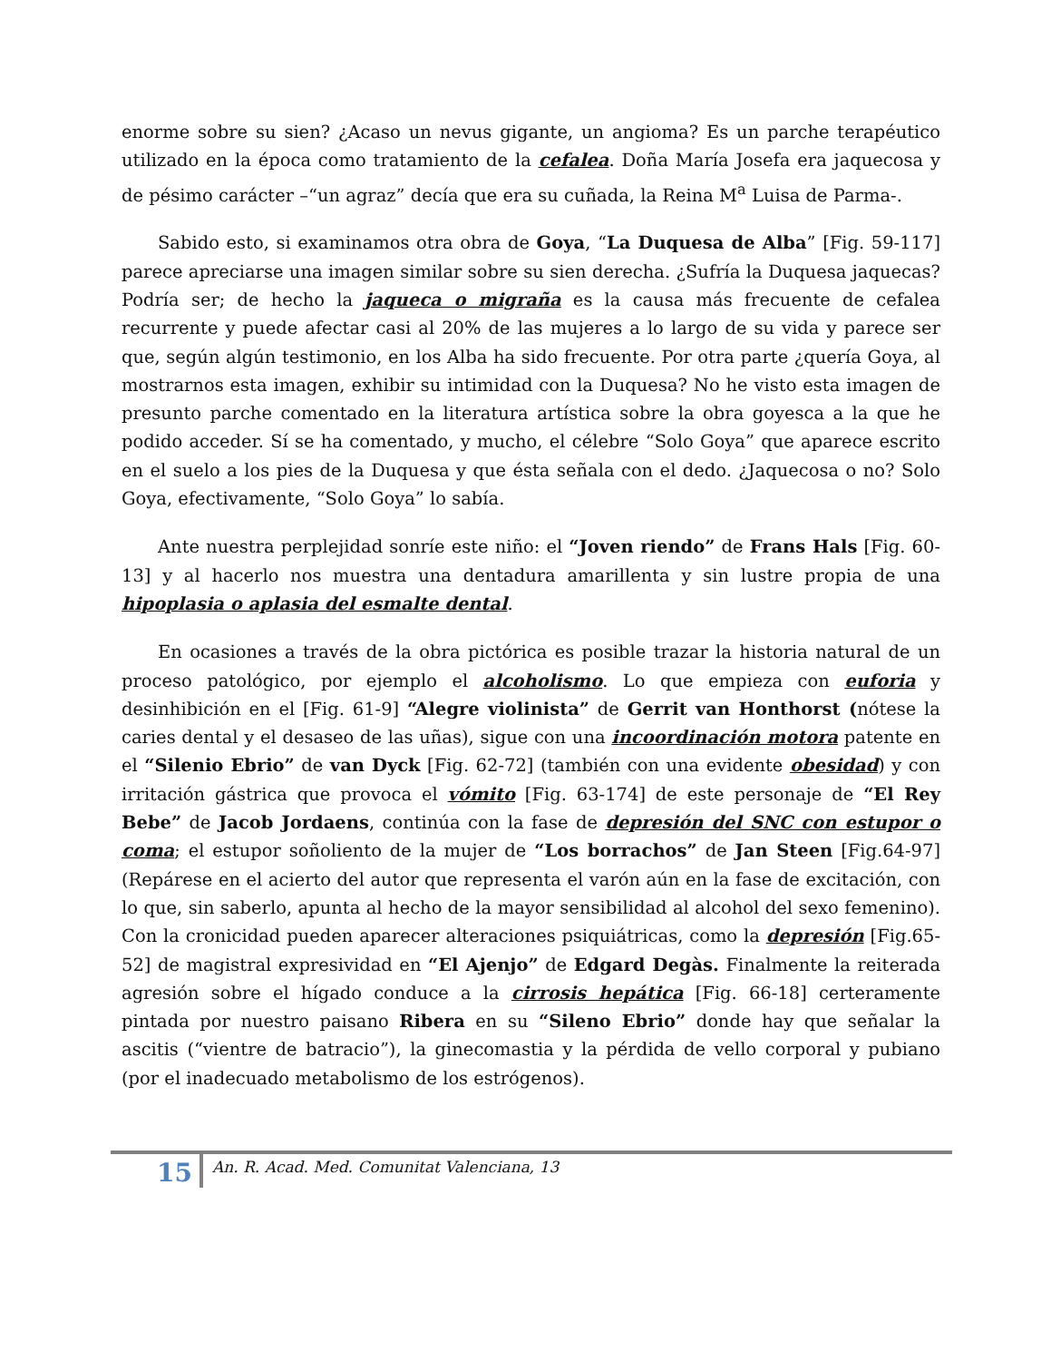enorme sobre su sien? ¿Acaso un nevus gigante, un angioma? Es un parche terapéutico utilizado en la época como tratamiento de la cefalea. Doña María Josefa era jaquecosa y de pésimo carácter –“un agraz” decía que era su cuñada, la Reina M<sup>a</sup> Luisa de Parma-.
Sabido esto, si examinamos otra obra de Goya, “La Duquesa de Alba” [Fig. 59-117] parece apreciarse una imagen similar sobre su sien derecha. ¿Sufría la Duquesa jaquecas? Podría ser; de hecho la jaqueca o migraña es la causa más frecuente de cefalea recurrente y puede afectar casi al 20% de las mujeres a lo largo de su vida y parece ser que, según algún testimonio, en los Alba ha sido frecuente. Por otra parte ¿quería Goya, al mostrarnos esta imagen, exhibir su intimidad con la Duquesa? No he visto esta imagen de presunto parche comentado en la literatura artística sobre la obra goyesca a la que he podido acceder. Sí se ha comentado, y mucho, el célebre “Solo Goya” que aparece escrito en el suelo a los pies de la Duquesa y que ésta señala con el dedo. ¿Jaquecosa o no? Solo Goya, efectivamente, “Solo Goya” lo sabía.
Ante nuestra perplejidad sonríe este niño: el “Joven riendo” de Frans Hals [Fig. 60-13] y al hacerlo nos muestra una dentadura amarillenta y sin lustre propia de una hipoplasia o aplasia del esmalte dental.
En ocasiones a través de la obra pictórica es posible trazar la historia natural de un proceso patológico, por ejemplo el alcoholismo. Lo que empieza con euforia y desinhibición en el [Fig. 61-9] “Alegre violinista” de Gerrit van Honthorst (nótese la caries dental y el desaseo de las uñas), sigue con una incoordinación motora patente en el “Silenio Ebrio” de van Dyck [Fig. 62-72] (también con una evidente obesidad) y con irritación gástrica que provoca el vómito [Fig. 63-174] de este personaje de “El Rey Bebe” de Jacob Jordaens, continúa con la fase de depresión del SNC con estupor o coma; el estupor soñoliento de la mujer de “Los borrachos” de Jan Steen [Fig.64-97] (Repárese en el acierto del autor que representa el varón aún en la fase de excitación, con lo que, sin saberlo, apunta al hecho de la mayor sensibilidad al alcohol del sexo femenino). Con la cronicidad pueden aparecer alteraciones psiquiátricas, como la depresión [Fig.65-52] de magistral expresividad en “El Ajenjo” de Edgard Degàs. Finalmente la reiterada agresión sobre el hígado conduce a la cirrosis hepática [Fig. 66-18] certeramente pintada por nuestro paisano Ribera en su “Sileno Ebrio” donde hay que señalar la ascitis (“vientre de batracio”), la ginecomastia y la pérdida de vello corporal y pubiano (por el inadecuado metabolismo de los estrógenos).
15
An. R. Acad. Med. Comunitat Valenciana, 13